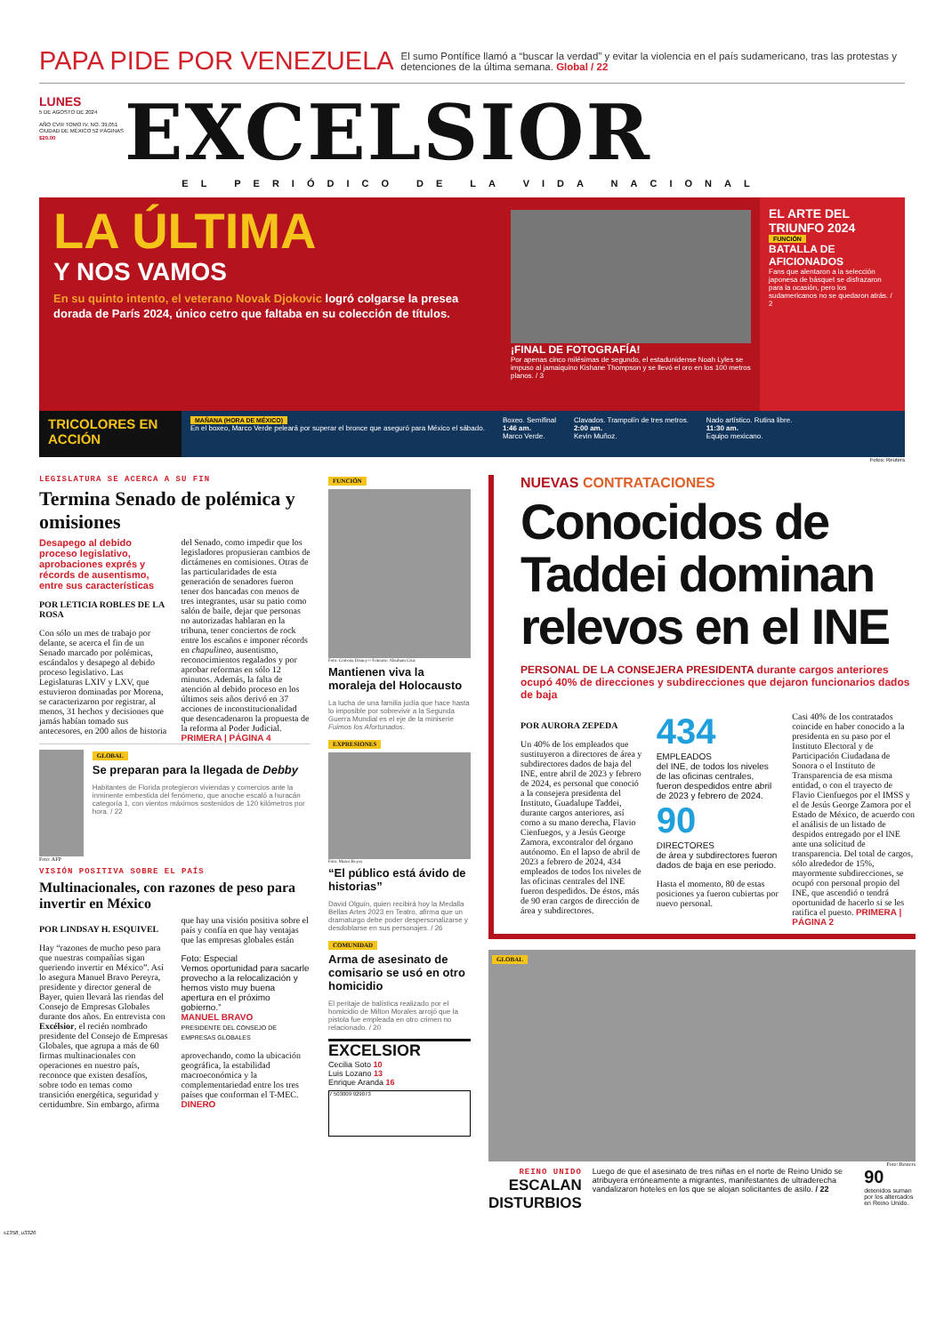PAPA PIDE POR VENEZUELA
El sumo Pontífice llamó a “buscar la verdad” y evitar la violencia en el país sudamericano, tras las protestas y detenciones de la última semana. Global / 22
LUNES
5 DE AGOSTO DE 2024
AÑO CVIII TOMO IV, NO. 39,051 CIUDAD DE MÉXICO 52 PÁGINAS
$20.00
EXCELSIOR
EL PERIÓDICO DE LA VIDA NACIONAL
LA ÚLTIMA
Y NOS VAMOS
En su quinto intento, el veterano Novak Djokovic logró colgarse la presea dorada de París 2024, único cetro que faltaba en su colección de títulos.
¡FINAL DE FOTOGRAFÍA!
Por apenas cinco milésimas de segundo, el estadunidense Noah Lyles se impuso al jamaiquino Kishane Thompson y se llevó el oro en los 100 metros planos. / 3
EL ARTE DEL TRIUNFO 2024
FUNCIÓN
BATALLA DE AFICIONADOS
Fans que alentaron a la selección japonesa de básquet se disfrazaron para la ocasión, pero los sudamericanos no se quedaron atrás. / 2
TRICOLORES EN ACCIÓN
MAÑANA (HORA DE MÉXICO)
En el boxeo, Marco Verde peleará por superar el bronce que aseguró para México el sábado.
Boxeo. Semifinal
1:46 am.
Marco Verde.
Clavados. Trampolín de tres metros.
2:00 am.
Kevin Muñoz.
Nado artístico. Rutina libre.
11:30 am.
Equipo mexicano.
Fotos: Reuters
LEGISLATURA SE ACERCA A SU FIN
Termina Senado de polémica y omisiones
Desapego al debido proceso legislativo, aprobaciones exprés y récords de ausentismo, entre sus características
POR LETICIA ROBLES DE LA ROSA
Con sólo un mes de trabajo por delante, se acerca el fin de un Senado marcado por polémicas, escándalos y desapego al debido proceso legislativo. Las Legislaturas LXIV y LXV, que estuvieron dominadas por Morena, se caracterizaron por registrar, al menos, 31 hechos y decisiones que jamás habían tomado sus antecesores, en 200 años de historia del Senado, como impedir que los legisladores propusieran cambios de dictámenes en comisiones. Otras de las particularidades de esta generación de senadores fueron tener dos bancadas con menos de tres integrantes, usar su patio como salón de baile, dejar que personas no autorizadas hablaran en la tribuna, tener conciertos de rock entre los escaños e imponer récords en chapulineo, ausentismo, reconocimientos regalados y por aprobar reformas en sólo 12 minutos. Además, la falta de atención al debido proceso en los últimos seis años derivó en 37 acciones de inconstitucionalidad que desencadenaron la propuesta de la reforma al Poder Judicial. PRIMERA | PÁGINA 4
GLOBAL
Se preparan para la llegada de Debby
Habitantes de Florida protegieron viviendas y comercios ante la inminente embestida del fenómeno, que anoche escaló a huracán categoría 1, con vientos máximos sostenidos de 120 kilómetros por hora. / 22
Foto: AFP
VISIÓN POSITIVA SOBRE EL PAÍS
Multinacionales, con razones de peso para invertir en México
POR LINDSAY H. ESQUIVEL
Hay “razones de mucho peso para que nuestras compañías sigan queriendo invertir en México”. Así lo asegura Manuel Bravo Pereyra, presidente y director general de Bayer, quien llevará las riendas del Consejo de Empresas Globales durante dos años. En entrevista con Excélsior, el recién nombrado presidente del Consejo de Empresas Globales, que agrupa a más de 60 firmas multinacionales con operaciones en nuestro país, reconoce que existen desafíos, sobre todo en temas como transición energética, seguridad y certidumbre. Sin embargo, afirma que hay una visión positiva sobre el país y confía en que hay ventajas que las empresas globales están
Foto: Especial
Vemos oportunidad para sacarle provecho a la relocalización y hemos visto muy buena apertura en el próximo gobierno.”
MANUEL BRAVO
PRESIDENTE DEL CONSEJO DE EMPRESAS GLOBALES
aprovechando, como la ubicación geográfica, la estabilidad macroeconómica y la complementariedad entre los tres países que conforman el T-MEC. DINERO
FUNCIÓN
Foto: Cortesía Disney+/ Fotoarte: Abraham Cruz
Mantienen viva la moraleja del Holocausto
La lucha de una familia judía que hace hasta lo imposible por sobrevivir a la Segunda Guerra Mundial es el eje de la miniserie Fuimos los Afortunados.
EXPRESIONES
Foto: Mateo Reyes
“El público está ávido de historias”
David Olguín, quien recibirá hoy la Medalla Bellas Artes 2023 en Teatro, afirma que un dramaturgo debe poder despersonalizarse y desdoblarse en sus personajes. / 26
COMUNIDAD
Arma de asesinato de comisario se usó en otro homicidio
El peritaje de balística realizado por el homicidio de Milton Morales arrojó que la pistola fue empleada en otro crimen no relacionado. / 20
EXCELSIOR
Cecilia Soto 10
Luis Lozano 13
Enrique Aranda 16
7 503009 929073
NUEVAS CONTRATACIONES
Conocidos de Taddei dominan relevos en el INE
PERSONAL DE LA CONSEJERA PRESIDENTA durante cargos anteriores ocupó 40% de direcciones y subdirecciones que dejaron funcionarios dados de baja
POR AURORA ZEPEDA
Un 40% de los empleados que sustituyeron a directores de área y subdirectores dados de baja del INE, entre abril de 2023 y febrero de 2024, es personal que conoció a la consejera presidenta del Instituto, Guadalupe Taddei, durante cargos anteriores, así como a su mano derecha, Flavio Cienfuegos, y a Jesús George Zamora, excontralor del órgano autónomo. En el lapso de abril de 2023 a febrero de 2024, 434 empleados de todos los niveles de las oficinas centrales del INE fueron despedidos. De éstos, más de 90 eran cargos de dirección de área y subdirectores.
434
EMPLEADOS
del INE, de todos los niveles de las oficinas centrales, fueron despedidos entre abril de 2023 y febrero de 2024.
90
DIRECTORES
de área y subdirectores fueron dados de baja en ese periodo.
Hasta el momento, 80 de estas posiciones ya fueron cubiertas por nuevo personal.
Casi 40% de los contratados coincide en haber conocido a la presidenta en su paso por el Instituto Electoral y de Participación Ciudadana de Sonora o el Instituto de Transparencia de esa misma entidad, o con el trayecto de Flavio Cienfuegos por el IMSS y el de Jesús George Zamora por el Estado de México, de acuerdo con el análisis de un listado de despidos entregado por el INE ante una solicitud de transparencia. Del total de cargos, sólo alrededor de 15%, mayormente subdirecciones, se ocupó con personal propio del INE, que ascendió o tendrá oportunidad de hacerlo si se les ratifica el puesto. PRIMERA | PÁGINA 2
GLOBAL
Foto: Reuters
REINO UNIDO
ESCALAN DISTURBIOS
Luego de que el asesinato de tres niñas en el norte de Reino Unido se atribuyera erróneamente a migrantes, manifestantes de ultraderecha vandalizaron hoteles en los que se alojan solicitantes de asilo. / 22
90
detenidos suman por los altercados en Reino Unido.
s1358_u3326